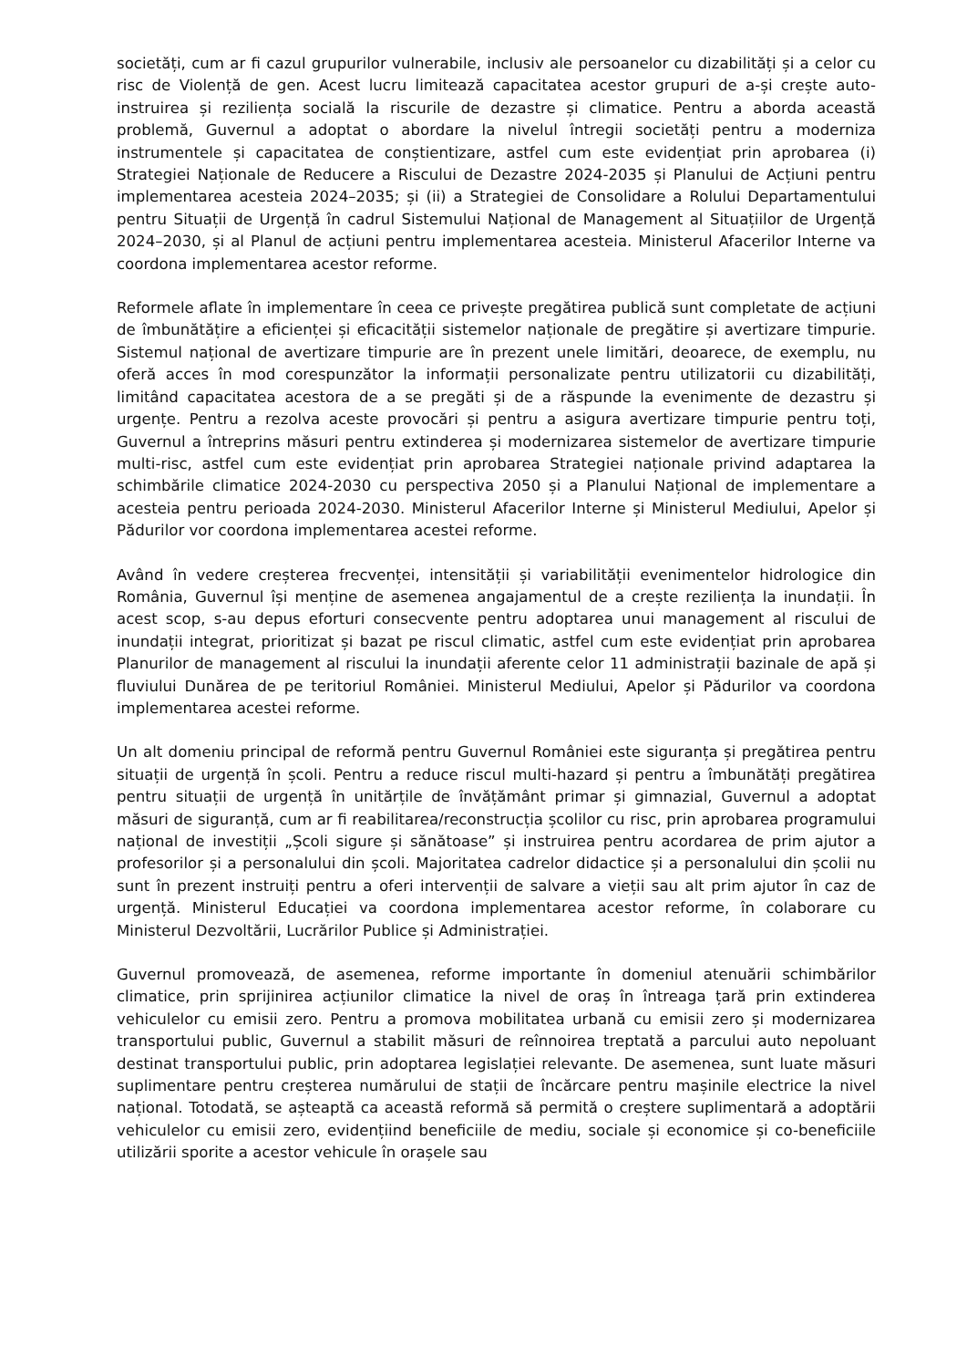societăți, cum ar fi cazul grupurilor vulnerabile, inclusiv ale persoanelor cu dizabilități și a celor cu risc de Violență de gen. Acest lucru limitează capacitatea acestor grupuri de a-și crește auto-instruirea și reziliența socială la riscurile de dezastre și climatice. Pentru a aborda această problemă, Guvernul a adoptat o abordare la nivelul întregii societăți pentru a moderniza instrumentele și capacitatea de conștientizare, astfel cum este evidențiat prin aprobarea (i) Strategiei Naționale de Reducere a Riscului de Dezastre 2024-2035 și Planului de Acțiuni pentru implementarea acesteia 2024–2035; și (ii) a Strategiei de Consolidare a Rolului Departamentului pentru Situații de Urgență în cadrul Sistemului Național de Management al Situațiilor de Urgență 2024–2030, și al Planul de acțiuni pentru implementarea acesteia. Ministerul Afacerilor Interne va coordona implementarea acestor reforme.
Reformele aflate în implementare în ceea ce privește pregătirea publică sunt completate de acțiuni de îmbunătățire a eficienței și eficacității sistemelor naționale de pregătire și avertizare timpurie. Sistemul național de avertizare timpurie are în prezent unele limitări, deoarece, de exemplu, nu oferă acces în mod corespunzător la informații personalizate pentru utilizatorii cu dizabilități, limitând capacitatea acestora de a se pregăti și de a răspunde la evenimente de dezastru și urgențe. Pentru a rezolva aceste provocări și pentru a asigura avertizare timpurie pentru toți, Guvernul a întreprins măsuri pentru extinderea și modernizarea sistemelor de avertizare timpurie multi-risc, astfel cum este evidențiat prin aprobarea Strategiei naționale privind adaptarea la schimbările climatice 2024-2030 cu perspectiva 2050 și a Planului Național de implementare a acesteia pentru perioada 2024-2030. Ministerul Afacerilor Interne și Ministerul Mediului, Apelor și Pădurilor vor coordona implementarea acestei reforme.
Având în vedere creșterea frecvenței, intensității și variabilității evenimentelor hidrologice din România, Guvernul își menține de asemenea angajamentul de a crește reziliența la inundații. În acest scop, s-au depus eforturi consecvente pentru adoptarea unui management al riscului de inundații integrat, prioritizat și bazat pe riscul climatic, astfel cum este evidențiat prin aprobarea Planurilor de management al riscului la inundații aferente celor 11 administrații bazinale de apă și fluviului Dunărea de pe teritoriul României. Ministerul Mediului, Apelor și Pădurilor va coordona implementarea acestei reforme.
Un alt domeniu principal de reformă pentru Guvernul României este siguranța și pregătirea pentru situații de urgență în școli. Pentru a reduce riscul multi-hazard și pentru a îmbunătăți pregătirea pentru situații de urgență în unitărțile de învățământ primar și gimnazial, Guvernul a adoptat măsuri de siguranță, cum ar fi reabilitarea/reconstrucția școlilor cu risc, prin aprobarea programului național de investiții „Școli sigure și sănătoase” și instruirea pentru acordarea de prim ajutor a profesorilor și a personalului din școli. Majoritatea cadrelor didactice și a personalului din școlii nu sunt în prezent instruiți pentru a oferi intervenții de salvare a vieții sau alt prim ajutor în caz de urgență. Ministerul Educației va coordona implementarea acestor reforme, în colaborare cu Ministerul Dezvoltării, Lucrărilor Publice și Administrației.
Guvernul promovează, de asemenea, reforme importante în domeniul atenuării schimbărilor climatice, prin sprijinirea acțiunilor climatice la nivel de oraș în întreaga țară prin extinderea vehiculelor cu emisii zero. Pentru a promova mobilitatea urbană cu emisii zero și modernizarea transportului public, Guvernul a stabilit măsuri de reînnoirea treptată a parcului auto nepoluant destinat transportului public, prin adoptarea legislației relevante. De asemenea, sunt luate măsuri suplimentare pentru creșterea numărului de stații de încărcare pentru mașinile electrice la nivel național. Totodată, se așteaptă ca această reformă să permită o creștere suplimentară a adoptării vehiculelor cu emisii zero, evidențiind beneficiile de mediu, sociale și economice și co-beneficiile utilizării sporite a acestor vehicule în orașele sau